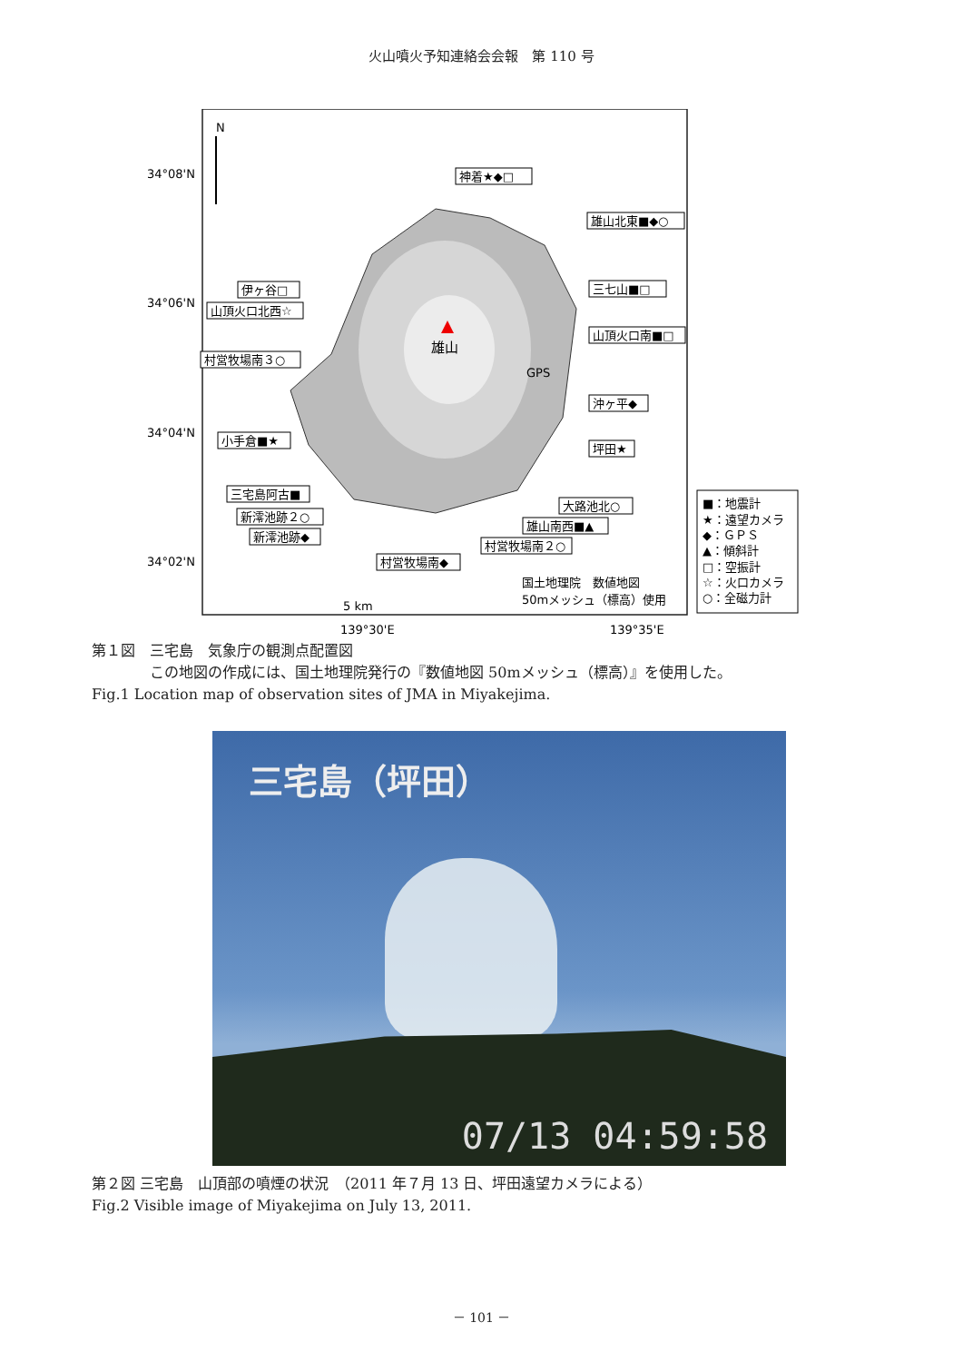火山噴火予知連絡会会報　第 110 号
雄山
GPS
N
34°08'N
34°06'N
34°04'N
34°02'N
神着★◆□
雄山北東■◆○
伊ヶ谷□
山頂火口北西☆
三七山■□
山頂火口南■□
村営牧場南３○
沖ヶ平◆
小手倉■★
坪田★
三宅島阿古■
大路池北○
新澪池跡２○
雄山南西■▲
新澪池跡◆
村営牧場南２○
村営牧場南◆
5 km
国土地理院　数値地図
50mメッシュ（標高）使用
139°30'E
139°35'E
■：地震計
★：遠望カメラ
◆：ＧＰＳ
▲：傾斜計
□：空振計
☆：火口カメラ
○：全磁力計
第１図　三宅島　気象庁の観測点配置図
　　　　この地図の作成には、国土地理院発行の『数値地図 50mメッシュ（標高）』を使用した。
Fig.1 Location map of observation sites of JMA in Miyakejima.
三宅島（坪田）
07/13 04:59:58
第２図 三宅島　山頂部の噴煙の状況　（2011 年７月 13 日、坪田遠望カメラによる）
Fig.2 Visible image of Miyakejima on July 13, 2011.
－ 101 －